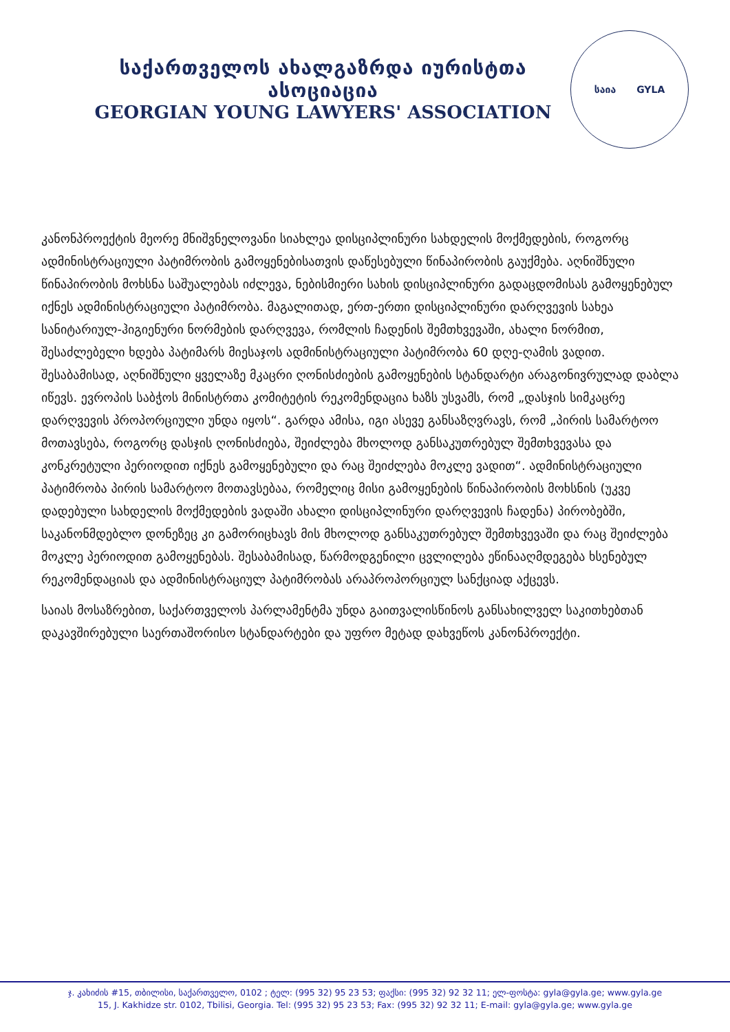საქართველოს ახალგაზრდა იურისტთა ასოციაცია
GEORGIAN YOUNG LAWYERS' ASSOCIATION
საია GYLA
კანონპროექტის მეორე მნიშვნელოვანი სიახლეა დისციპლინური სახდელის მოქმედების, როგორც ადმინისტრაციული პატიმრობის გამოყენებისათვის დაწესებული წინაპირობის გაუქმება. აღნიშნული წინაპირობის მოხსნა საშუალებას იძლევა, ნებისმიერი სახის დისციპლინური გადაცდომისას გამოყენებულ იქნეს ადმინისტრაციული პატიმრობა. მაგალითად, ერთ-ერთი დისციპლინური დარღვევის სახეა სანიტარიულ-ჰიგიენური ნორმების დარღვევა, რომლის ჩადენის შემთხვევაში, ახალი ნორმით, შესაძლებელი ხდება პატიმარს მიესაჯოს ადმინისტრაციული პატიმრობა 60 დღე-ღამის ვადით. შესაბამისად, აღნიშნული ყველაზე მკაცრი ღონისძიების გამოყენების სტანდარტი არაგონივრულად დაბლა იწევს. ევროპის საბჭოს მინისტრთა კომიტეტის რეკომენდაცია ხაზს უსვამს, რომ „დასჯის სიმკაცრე დარღვევის პროპორციული უნდა იყოს“. გარდა ამისა, იგი ასევე განსაზღვრავს, რომ „პირის სამარტოო მოთავსება, როგორც დასჯის ღონისძიება, შეიძლება მხოლოდ განსაკუთრებულ შემთხვევასა და კონკრეტული პერიოდით იქნეს გამოყენებული და რაც შეიძლება მოკლე ვადით“. ადმინისტრაციული პატიმრობა პირის სამარტოო მოთავსებაა, რომელიც მისი გამოყენების წინაპირობის მოხსნის (უკვე დადებული სახდელის მოქმედების ვადაში ახალი დისციპლინური დარღვევის ჩადენა) პირობებში, საკანონმდებლო დონეზეც კი გამორიცხავს მის მხოლოდ განსაკუთრებულ შემთხვევაში და რაც შეიძლება მოკლე პერიოდით გამოყენებას. შესაბამისად, წარმოდგენილი ცვლილება ეწინააღმდეგება ხსენებულ რეკომენდაციას და ადმინისტრაციულ პატიმრობას არაპროპორციულ სანქციად აქცევს.
საიას მოსაზრებით, საქართველოს პარლამენტმა უნდა გაითვალისწინოს განსახილველ საკითხებთან დაკავშირებული საერთაშორისო სტანდარტები და უფრო მეტად დახვეწოს კანონპროექტი.
ჯ. კახიძის #15, თბილისი, საქართველო, 0102 ; ტელ: (995 32) 95 23 53; ფაქსი: (995 32) 92 32 11; ელ-ფოსტა: gyla@gyla.ge; www.gyla.ge
15, J. Kakhidze str. 0102, Tbilisi, Georgia. Tel: (995 32) 95 23 53; Fax: (995 32) 92 32 11; E-mail: gyla@gyla.ge; www.gyla.ge